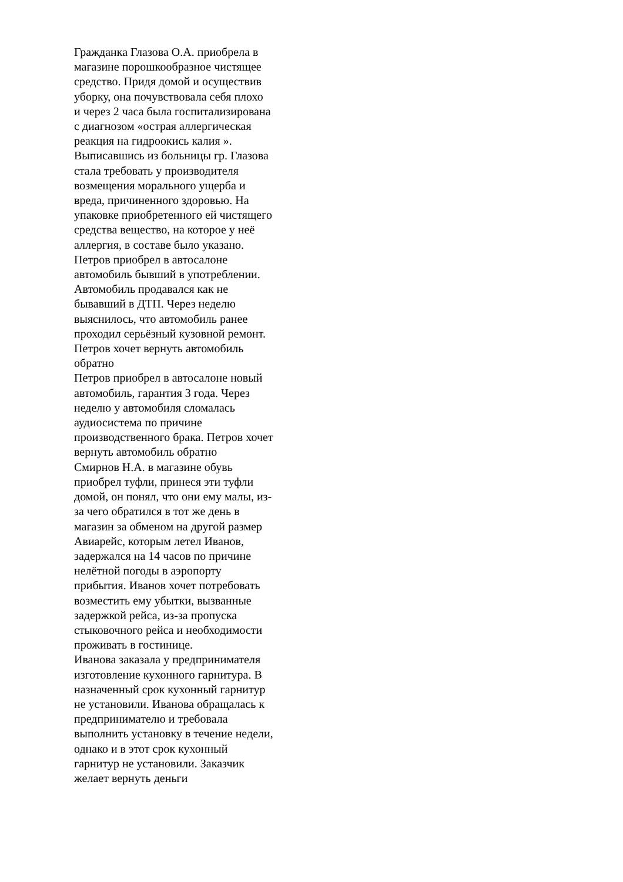Гражданка Глазова О.А. приобрела в
магазине порошкообразное чистящее
средство. Придя домой и осуществив
уборку, она почувствовала себя плохо
и через 2 часа была госпитализирована
с диагнозом «острая аллергическая
реакция на гидроокись калия ».
Выписавшись из больницы гр. Глазова
стала требовать у производителя
возмещения морального ущерба и
вреда, причиненного здоровью. На
упаковке приобретенного ей чистящего
средства вещество, на которое у неё
аллергия, в составе было указано.
Петров приобрел в автосалоне
автомобиль бывший в употреблении.
Автомобиль продавался как не
бывавший в ДТП. Через неделю
выяснилось, что автомобиль ранее
проходил серьёзный кузовной ремонт.
Петров хочет вернуть автомобиль
обратно
Петров приобрел в автосалоне новый
автомобиль, гарантия 3 года. Через
неделю у автомобиля сломалась
аудиосистема по причине
производственного брака. Петров хочет
вернуть автомобиль обратно
Смирнов Н.А. в магазине обувь
приобрел туфли, принеся эти туфли
домой, он понял, что они ему малы, из-
за чего обратился в тот же день в
магазин за обменом на другой размер
Авиарейс, которым летел Иванов,
задержался на 14 часов по причине
нелётной погоды в аэропорту
прибытия. Иванов хочет потребовать
возместить ему убытки, вызванные
задержкой рейса, из-за пропуска
стыковочного рейса и необходимости
проживать в гостинице.
Иванова заказала у предпринимателя
изготовление кухонного гарнитура. В
назначенный срок кухонный гарнитур
не установили. Иванова обращалась к
предпринимателю и требовала
выполнить установку в течение недели,
однако и в этот срок кухонный
гарнитур не установили. Заказчик
желает вернуть деньги